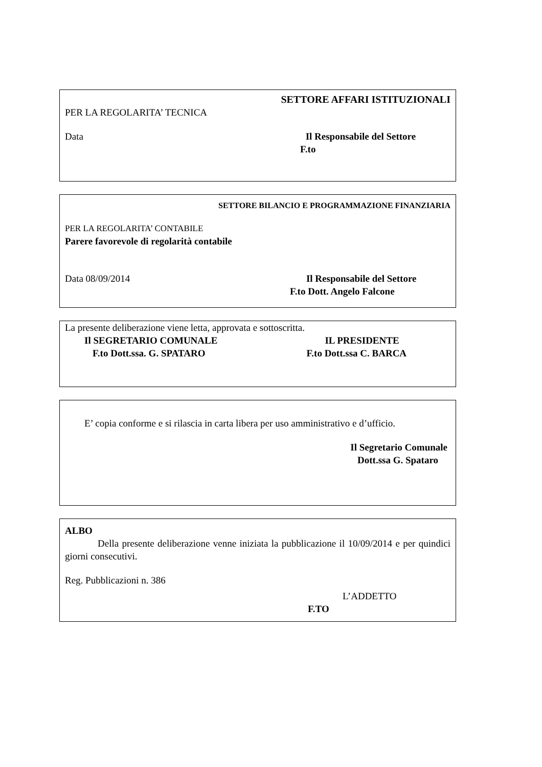SETTORE AFFARI ISTITUZIONALI
PER LA REGOLARITA’ TECNICA
Data Il Responsabile del Settore
F.to
SETTORE BILANCIO E PROGRAMMAZIONE FINANZIARIA
PER LA REGOLARITA’ CONTABILE
Parere favorevole di regolarità contabile
Data 08/09/2014 Il Responsabile del Settore
F.to Dott. Angelo Falcone
La presente deliberazione viene letta, approvata e sottoscritta.
Il SEGRETARIO COMUNALE IL PRESIDENTE
F.to Dott.ssa. G. SPATARO F.to Dott.ssa C. BARCA
E’ copia conforme e si rilascia in carta libera per uso amministrativo e d’ufficio.
Il Segretario Comunale
Dott.ssa G. Spataro
ALBO
Della presente deliberazione venne iniziata la pubblicazione il 10/09/2014 e per quindici giorni consecutivi.
Reg. Pubblicazioni n. 386
L’ADDETTO
F.TO